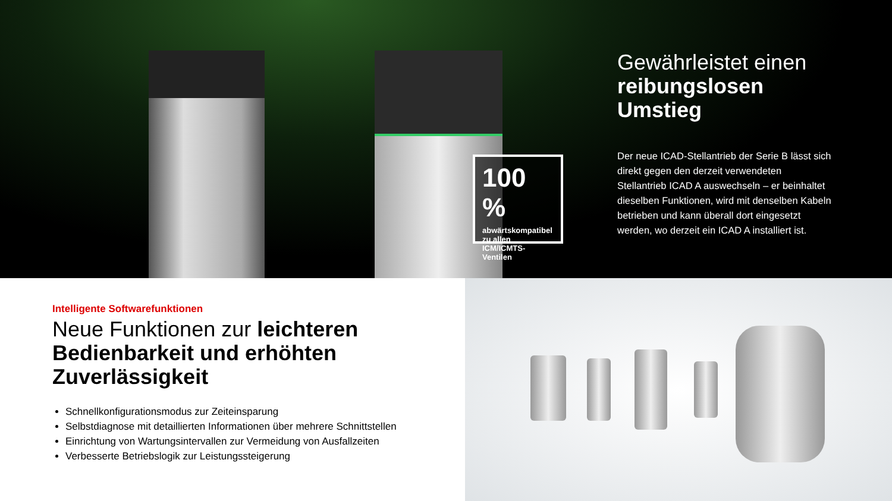100 %
abwärtskompatibel zu allen ICM/ICMTS-Ventilen
Gewährleistet einen reibungslosen Umstieg
Der neue ICAD-Stellantrieb der Serie B lässt sich direkt gegen den derzeit verwendeten Stellantrieb ICAD A auswechseln – er beinhaltet dieselben Funktionen, wird mit denselben Kabeln betrieben und kann überall dort eingesetzt werden, wo derzeit ein ICAD A installiert ist.
Intelligente Softwarefunktionen
Neue Funktionen zur leichteren Bedienbarkeit und erhöhten Zuverlässigkeit
Schnellkonfigurationsmodus zur Zeiteinsparung
Selbstdiagnose mit detaillierten Informationen über mehrere Schnittstellen
Einrichtung von Wartungsintervallen zur Vermeidung von Ausfallzeiten
Verbesserte Betriebslogik zur Leistungssteigerung